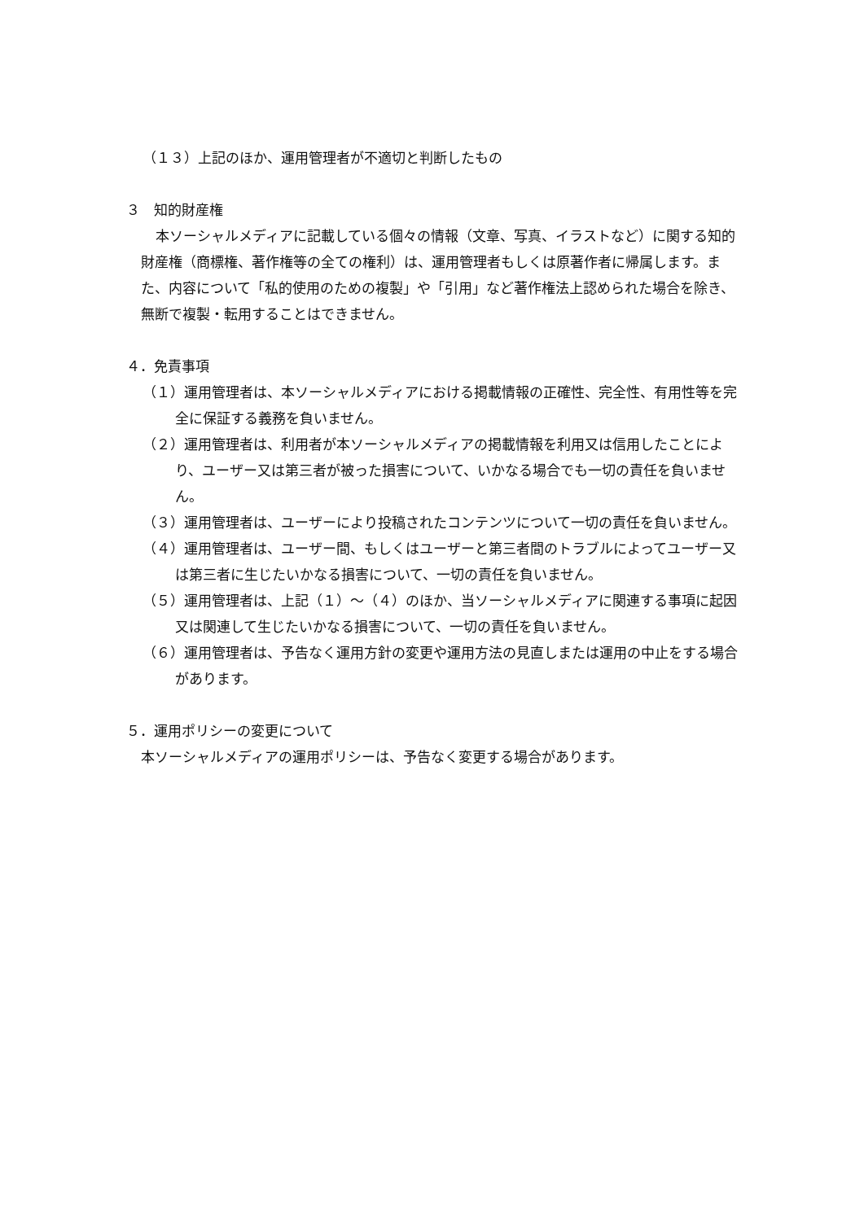（１３）上記のほか、運用管理者が不適切と判断したもの
３　知的財産権
本ソーシャルメディアに記載している個々の情報（文章、写真、イラストなど）に関する知的財産権（商標権、著作権等の全ての権利）は、運用管理者もしくは原著作者に帰属します。また、内容について「私的使用のための複製」や「引用」など著作権法上認められた場合を除き、無断で複製・転用することはできません。
４．免責事項
（１）運用管理者は、本ソーシャルメディアにおける掲載情報の正確性、完全性、有用性等を完全に保証する義務を負いません。
（２）運用管理者は、利用者が本ソーシャルメディアの掲載情報を利用又は信用したことにより、ユーザー又は第三者が被った損害について、いかなる場合でも一切の責任を負いません。
（３）運用管理者は、ユーザーにより投稿されたコンテンツについて一切の責任を負いません。
（４）運用管理者は、ユーザー間、もしくはユーザーと第三者間のトラブルによってユーザー又は第三者に生じたいかなる損害について、一切の責任を負いません。
（５）運用管理者は、上記（１）～（４）のほか、当ソーシャルメディアに関連する事項に起因又は関連して生じたいかなる損害について、一切の責任を負いません。
（６）運用管理者は、予告なく運用方針の変更や運用方法の見直しまたは運用の中止をする場合があります。
５．運用ポリシーの変更について
本ソーシャルメディアの運用ポリシーは、予告なく変更する場合があります。